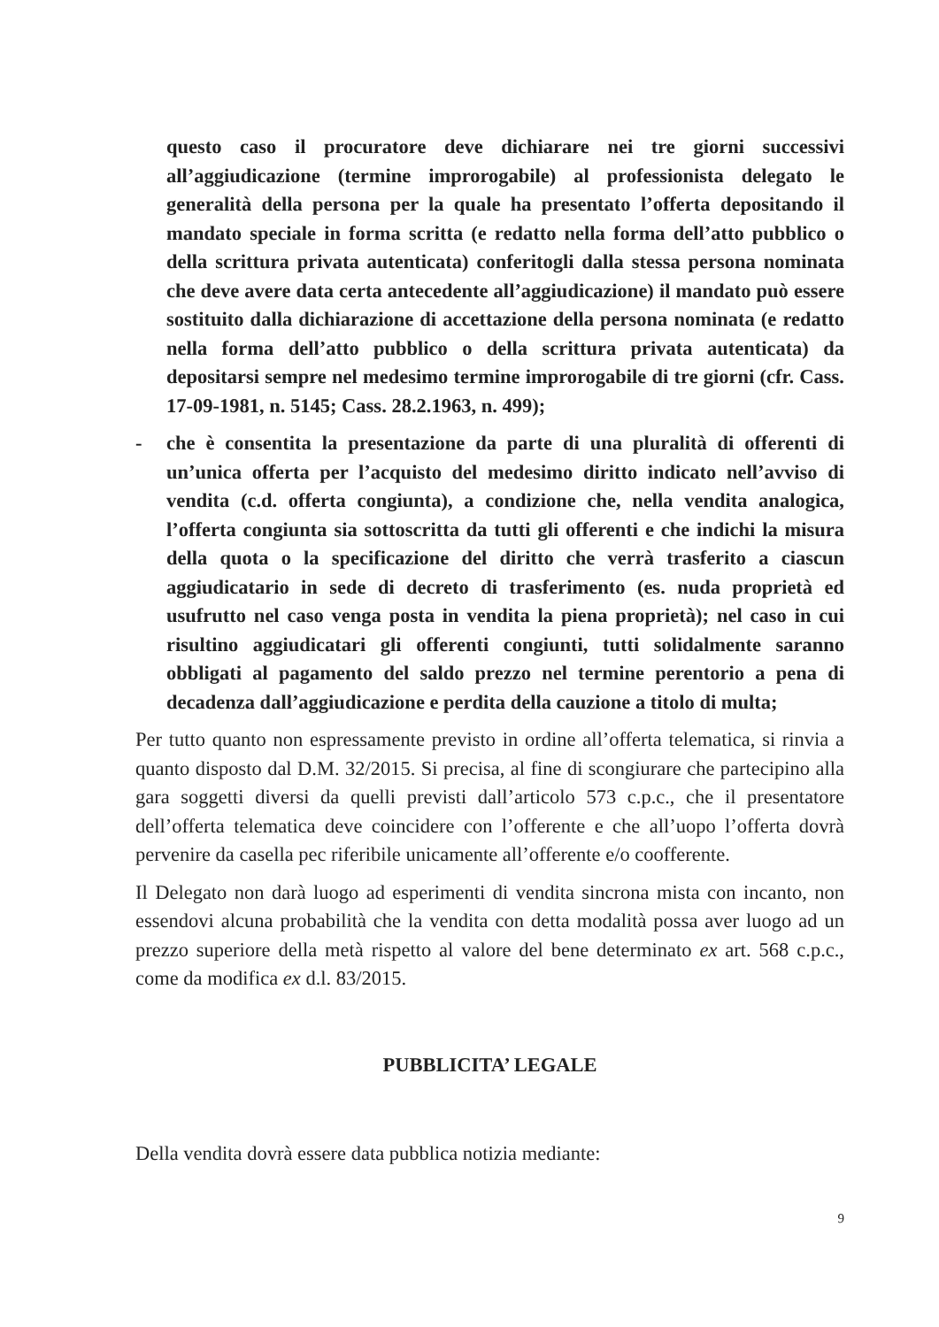questo caso il procuratore deve dichiarare nei tre giorni successivi all’aggiudicazione (termine improrogabile) al professionista delegato le generalità della persona per la quale ha presentato l’offerta depositando il mandato speciale in forma scritta (e redatto nella forma dell’atto pubblico o della scrittura privata autenticata) conferitogli dalla stessa persona nominata che deve avere data certa antecedente all’aggiudicazione) il mandato può essere sostituito dalla dichiarazione di accettazione della persona nominata (e redatto nella forma dell’atto pubblico o della scrittura privata autenticata) da depositarsi sempre nel medesimo termine improrogabile di tre giorni (cfr. Cass. 17-09-1981, n. 5145; Cass. 28.2.1963, n. 499);
- che è consentita la presentazione da parte di una pluralità di offerenti di un’unica offerta per l’acquisto del medesimo diritto indicato nell’avviso di vendita (c.d. offerta congiunta), a condizione che, nella vendita analogica, l’offerta congiunta sia sottoscritta da tutti gli offerenti e che indichi la misura della quota o la specificazione del diritto che verrà trasferito a ciascun aggiudicatario in sede di decreto di trasferimento (es. nuda proprietà ed usufrutto nel caso venga posta in vendita la piena proprietà); nel caso in cui risultino aggiudicatari gli offerenti congiunti, tutti solidalmente saranno obbligati al pagamento del saldo prezzo nel termine perentorio a pena di decadenza dall’aggiudicazione e perdita della cauzione a titolo di multa;
Per tutto quanto non espressamente previsto in ordine all’offerta telematica, si rinvia a quanto disposto dal D.M. 32/2015. Si precisa, al fine di scongiurare che partecipino alla gara soggetti diversi da quelli previsti dall’articolo 573 c.p.c., che il presentatore dell’offerta telematica deve coincidere con l’offerente e che all’uopo l’offerta dovrà pervenire da casella pec riferibile unicamente all’offerente e/o coofferente.
Il Delegato non darà luogo ad esperimenti di vendita sincrona mista con incanto, non essendovi alcuna probabilità che la vendita con detta modalità possa aver luogo ad un prezzo superiore della metà rispetto al valore del bene determinato ex art. 568 c.p.c., come da modifica ex d.l. 83/2015.
PUBBLICITA’ LEGALE
Della vendita dovrà essere data pubblica notizia mediante:
9